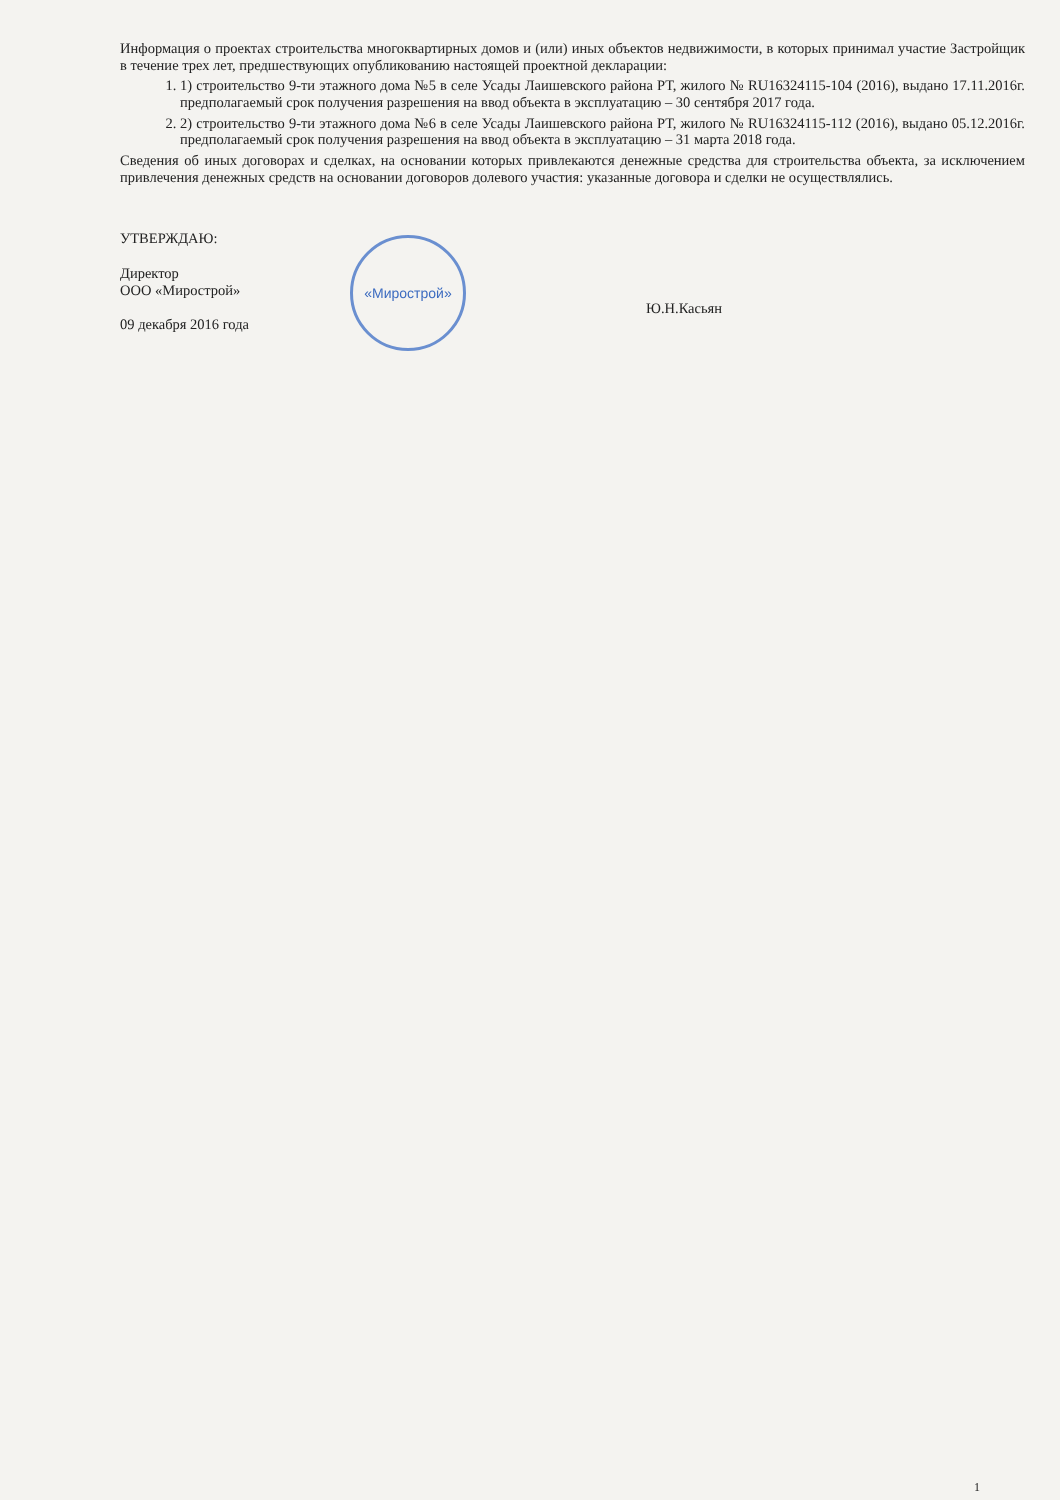Информация о проектах строительства многоквартирных домов и (или) иных объектов недвижимости, в которых принимал участие Застройщик в течение трех лет, предшествующих опубликованию настоящей проектной декларации:
1. 1) строительство 9-ти этажного дома №5 в селе Усады Лаишевского района РТ, жилого № RU16324115-104 (2016), выдано 17.11.2016г. предполагаемый срок получения разрешения на ввод объекта в эксплуатацию – 30 сентября 2017 года.
2. 2) строительство 9-ти этажного дома №6 в селе Усады Лаишевского района РТ, жилого № RU16324115-112 (2016), выдано 05.12.2016г. предполагаемый срок получения разрешения на ввод объекта в эксплуатацию – 31 марта 2018 года.
Сведения об иных договорах и сделках, на основании которых привлекаются денежные средства для строительства объекта, за исключением привлечения денежных средств на основании договоров долевого участия: указанные договора и сделки не осуществлялись.
УТВЕРЖДАЮ:
Директор
ООО «Мирострой»
09 декабря 2016 года
«Мирострой»
Ю.Н.Касьян
1